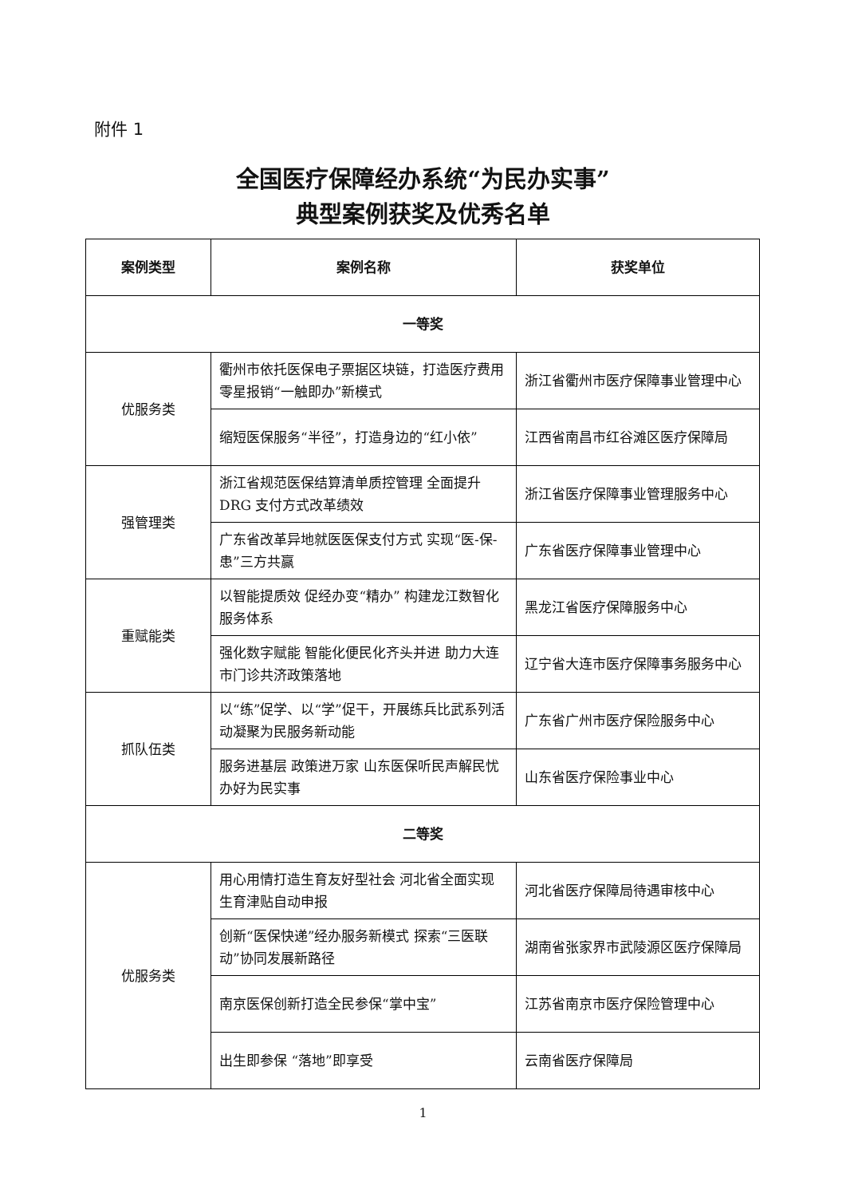附件 1
全国医疗保障经办系统“为民办实事”
典型案例获奖及优秀名单
| 案例类型 | 案例名称 | 获奖单位 |
| --- | --- | --- |
| 一等奖 | | |
| 优服务类 | 衢州市依托医保电子票据区块链，打造医疗费用零星报销“一触即办”新模式 | 浙江省衢州市医疗保障事业管理中心 |
| | 缩短医保服务“半径”，打造身边的“红小依” | 江西省南昌市红谷滩区医疗保障局 |
| 强管理类 | 浙江省规范医保结算清单质控管理 全面提升 DRG 支付方式改革绩效 | 浙江省医疗保障事业管理服务中心 |
| | 广东省改革异地就医医保支付方式 实现“医-保-患”三方共赢 | 广东省医疗保障事业管理中心 |
| 重赋能类 | 以智能提质效 促经办变“精办” 构建龙江数智化服务体系 | 黑龙江省医疗保障服务中心 |
| | 强化数字赋能 智能化便民化齐头并进 助力大连市门诊共济政策落地 | 辽宁省大连市医疗保障事务服务中心 |
| 抓队伍类 | 以“练”促学、以“学”促干，开展练兵比武系列活动凝聚为民服务新动能 | 广东省广州市医疗保险服务中心 |
| | 服务进基层 政策进万家 山东医保听民声解民忧办好为民实事 | 山东省医疗保险事业中心 |
| 二等奖 | | |
| 优服务类 | 用心用情打造生育友好型社会 河北省全面实现生育津贴自动申报 | 河北省医疗保障局待遇审核中心 |
| | 创新“医保快递”经办服务新模式 探索“三医联动”协同发展新路径 | 湖南省张家界市武陵源区医疗保障局 |
| | 南京医保创新打造全民参保“掌中宝” | 江苏省南京市医疗保险管理中心 |
| | 出生即参保 “落地”即享受 | 云南省医疗保障局 |
1